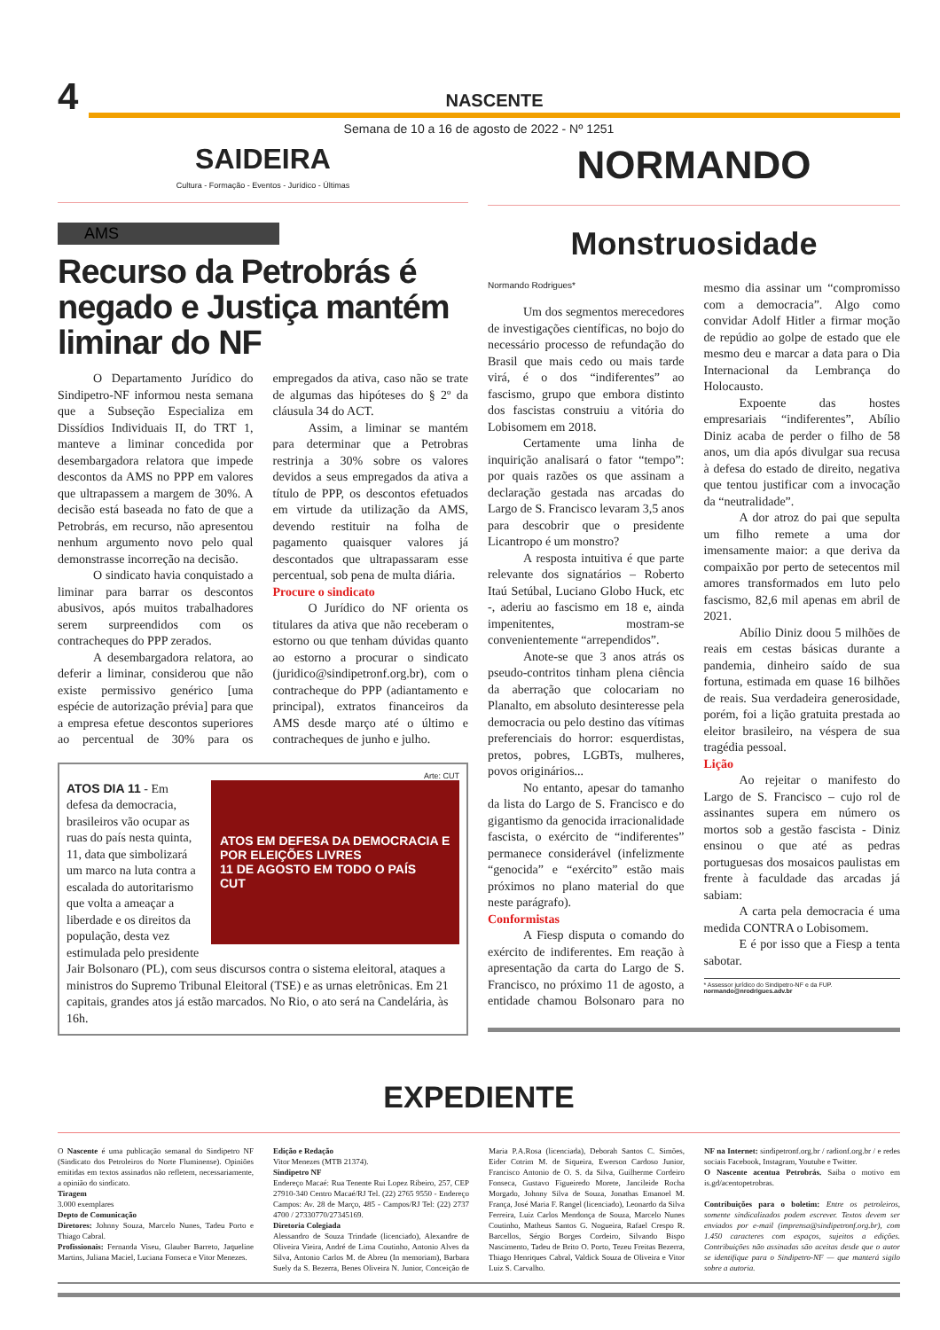4
NASCENTE
Semana de 10 a 16 de agosto de 2022 - Nº 1251
SAIDEIRA
Cultura - Formação - Eventos - Jurídico - Últimas
AMS
Recurso da Petrobrás é negado e Justiça mantém liminar do NF
O Departamento Jurídico do Sindipetro-NF informou nesta semana que a Subseção Especializa em Dissídios Individuais II, do TRT 1, manteve a liminar concedida por desembargadora relatora que impede descontos da AMS no PPP em valores que ultrapassem a margem de 30%. A decisão está baseada no fato de que a Petrobrás, em recurso, não apresentou nenhum argumento novo pelo qual demonstrasse incorreção na decisão.
O sindicato havia conquistado a liminar para barrar os descontos abusivos, após muitos trabalhadores serem surpreendidos com os contracheques do PPP zerados.
A desembargadora relatora, ao deferir a liminar, considerou que não existe permissivo genérico [uma espécie de autorização prévia] para que a empresa efetue descontos superiores ao percentual de 30% para os empregados da ativa, caso não se trate de algumas das hipóteses do § 2º da cláusula 34 do ACT.
Assim, a liminar se mantém para determinar que a Petrobras restrinja a 30% sobre os valores devidos a seus empregados da ativa a título de PPP, os descontos efetuados em virtude da utilização da AMS, devendo restituir na folha de pagamento quaisquer valores já descontados que ultrapassaram esse percentual, sob pena de multa diária.
Procure o sindicato
O Jurídico do NF orienta os titulares da ativa que não receberam o estorno ou que tenham dúvidas quanto ao estorno a procurar o sindicato (juridico@sindipetronf.org.br), com o contracheque do PPP (adiantamento e principal), extratos financeiros da AMS desde março até o último e contracheques de junho e julho.
Arte: CUT
ATOS EM DEFESA DA DEMOCRACIA E POR ELEIÇÕES LIVRES
11 DE AGOSTO EM TODO O PAÍS
CUT
ATOS DIA 11 - Em defesa da democracia, brasileiros vão ocupar as ruas do país nesta quinta, 11, data que simbolizará um marco na luta contra a escalada do autoritarismo que volta a ameaçar a liberdade e os direitos da população, desta vez estimulada pelo presidente Jair Bolsonaro (PL), com seus discursos contra o sistema eleitoral, ataques a ministros do Supremo Tribunal Eleitoral (TSE) e as urnas eletrônicas. Em 21 capitais, grandes atos já estão marcados. No Rio, o ato será na Candelária, às 16h.
NORMANDO
Monstruosidade
Normando Rodrigues*
Um dos segmentos merecedores de investigações científicas, no bojo do necessário processo de refundação do Brasil que mais cedo ou mais tarde virá, é o dos “indiferentes” ao fascismo, grupo que embora distinto dos fascistas construiu a vitória do Lobisomem em 2018.
Certamente uma linha de inquirição analisará o fator “tempo”: por quais razões os que assinam a declaração gestada nas arcadas do Largo de S. Francisco levaram 3,5 anos para descobrir que o presidente Licantropo é um monstro?
A resposta intuitiva é que parte relevante dos signatários – Roberto Itaú Setúbal, Luciano Globo Huck, etc -, aderiu ao fascismo em 18 e, ainda impenitentes, mostram-se convenientemente “arrependidos”.
Anote-se que 3 anos atrás os pseudo-contritos tinham plena ciência da aberração que colocariam no Planalto, em absoluto desinteresse pela democracia ou pelo destino das vítimas preferenciais do horror: esquerdistas, pretos, pobres, LGBTs, mulheres, povos originários...
No entanto, apesar do tamanho da lista do Largo de S. Francisco e do gigantismo da genocida irracionalidade fascista, o exército de “indiferentes” permanece considerável (infelizmente “genocida” e “exército” estão mais próximos no plano material do que neste parágrafo).
Conformistas
A Fiesp disputa o comando do exército de indiferentes. Em reação à apresentação da carta do Largo de S. Francisco, no próximo 11 de agosto, a entidade chamou Bolsonaro para no mesmo dia assinar um “compromisso com a democracia”. Algo como convidar Adolf Hitler a firmar moção de repúdio ao golpe de estado que ele mesmo deu e marcar a data para o Dia Internacional da Lembrança do Holocausto.
Expoente das hostes empresariais “indiferentes”, Abílio Diniz acaba de perder o filho de 58 anos, um dia após divulgar sua recusa à defesa do estado de direito, negativa que tentou justificar com a invocação da “neutralidade”.
A dor atroz do pai que sepulta um filho remete a uma dor imensamente maior: a que deriva da compaixão por perto de setecentos mil amores transformados em luto pelo fascismo, 82,6 mil apenas em abril de 2021.
Abílio Diniz doou 5 milhões de reais em cestas básicas durante a pandemia, dinheiro saído de sua fortuna, estimada em quase 16 bilhões de reais. Sua verdadeira generosidade, porém, foi a lição gratuita prestada ao eleitor brasileiro, na véspera de sua tragédia pessoal.
Lição
Ao rejeitar o manifesto do Largo de S. Francisco – cujo rol de assinantes supera em número os mortos sob a gestão fascista - Diniz ensinou o que até as pedras portuguesas dos mosaicos paulistas em frente à faculdade das arcadas já sabiam:
A carta pela democracia é uma medida CONTRA o Lobisomem.
E é por isso que a Fiesp a tenta sabotar.
* Assessor jurídico do Sindipetro-NF e da FUP.
normando@nrodrigues.adv.br
EXPEDIENTE
O Nascente é uma publicação semanal do Sindipetro NF (Sindicato dos Petroleiros do Norte Fluminense). Opiniões emitidas em textos assinados não refletem, necessariamente, a opinião do sindicato.
Tiragem
3.000 exemplares
Depto de Comunicação
Diretores: Johnny Souza, Marcelo Nunes, Tadeu Porto e Thiago Cabral.
Profissionais: Fernanda Viseu, Glauber Barreto, Jaqueline Martins, Juliana Maciel, Luciana Fonseca e Vitor Menezes.
Edição e Redação
Vitor Menezes (MTB 21374).
Sindipetro NF
Endereço Macaé: Rua Tenente Rui Lopez Ribeiro, 257, CEP 27910-340 Centro Macaé/RJ Tel. (22) 2765 9550 - Endereço Campos: Av. 28 de Março, 485 - Campos/RJ Tel: (22) 2737 4700 / 27330770/27345169.
Diretoria Colegiada
Alessandro de Souza Trindade (licenciado), Alexandre de Oliveira Vieira, André de Lima Coutinho, Antonio Alves da Silva, Antonio Carlos M. de Abreu (In memoriam), Barbara Suely da S. Bezerra, Benes Oliveira N. Junior, Conceição de Maria P.A.Rosa (licenciada), Deborah Santos C. Simões, Eider Cotrim M. de Siqueira, Ewerson Cardoso Junior, Francisco Antonio de O. S. da Silva, Guilherme Cordeiro Fonseca, Gustavo Figueiredo Morete, Jancileide Rocha Morgado, Johnny Silva de Souza, Jonathas Emanoel M. França, José Maria F. Rangel (licenciado), Leonardo da Silva Ferreira, Luiz Carlos Mendonça de Souza, Marcelo Nunes Coutinho, Matheus Santos G. Nogueira, Rafael Crespo R. Barcellos, Sérgio Borges Cordeiro, Silvando Bispo Nascimento, Tadeu de Brito O. Porto, Tezeu Freitas Bezerra, Thiago Henriques Cabral, Valdick Souza de Oliveira e Vitor Luiz S. Carvalho.
NF na Internet: sindipetronf.org.br / radionf.org.br / e redes sociais Facebook, Instagram, Youtube e Twitter.
O Nascente acentua Petrobrás. Saiba o motivo em is.gd/acentopetrobras.
Contribuições para o boletim: Entre os petroleiros, somente sindicalizados podem escrever. Textos devem ser enviados por e-mail (imprensa@sindipetronf.org.br), com 1.450 caracteres com espaços, sujeitos a edições. Contribuições não assinadas são aceitas desde que o autor se identifique para o Sindipetro-NF — que manterá sigilo sobre a autoria.